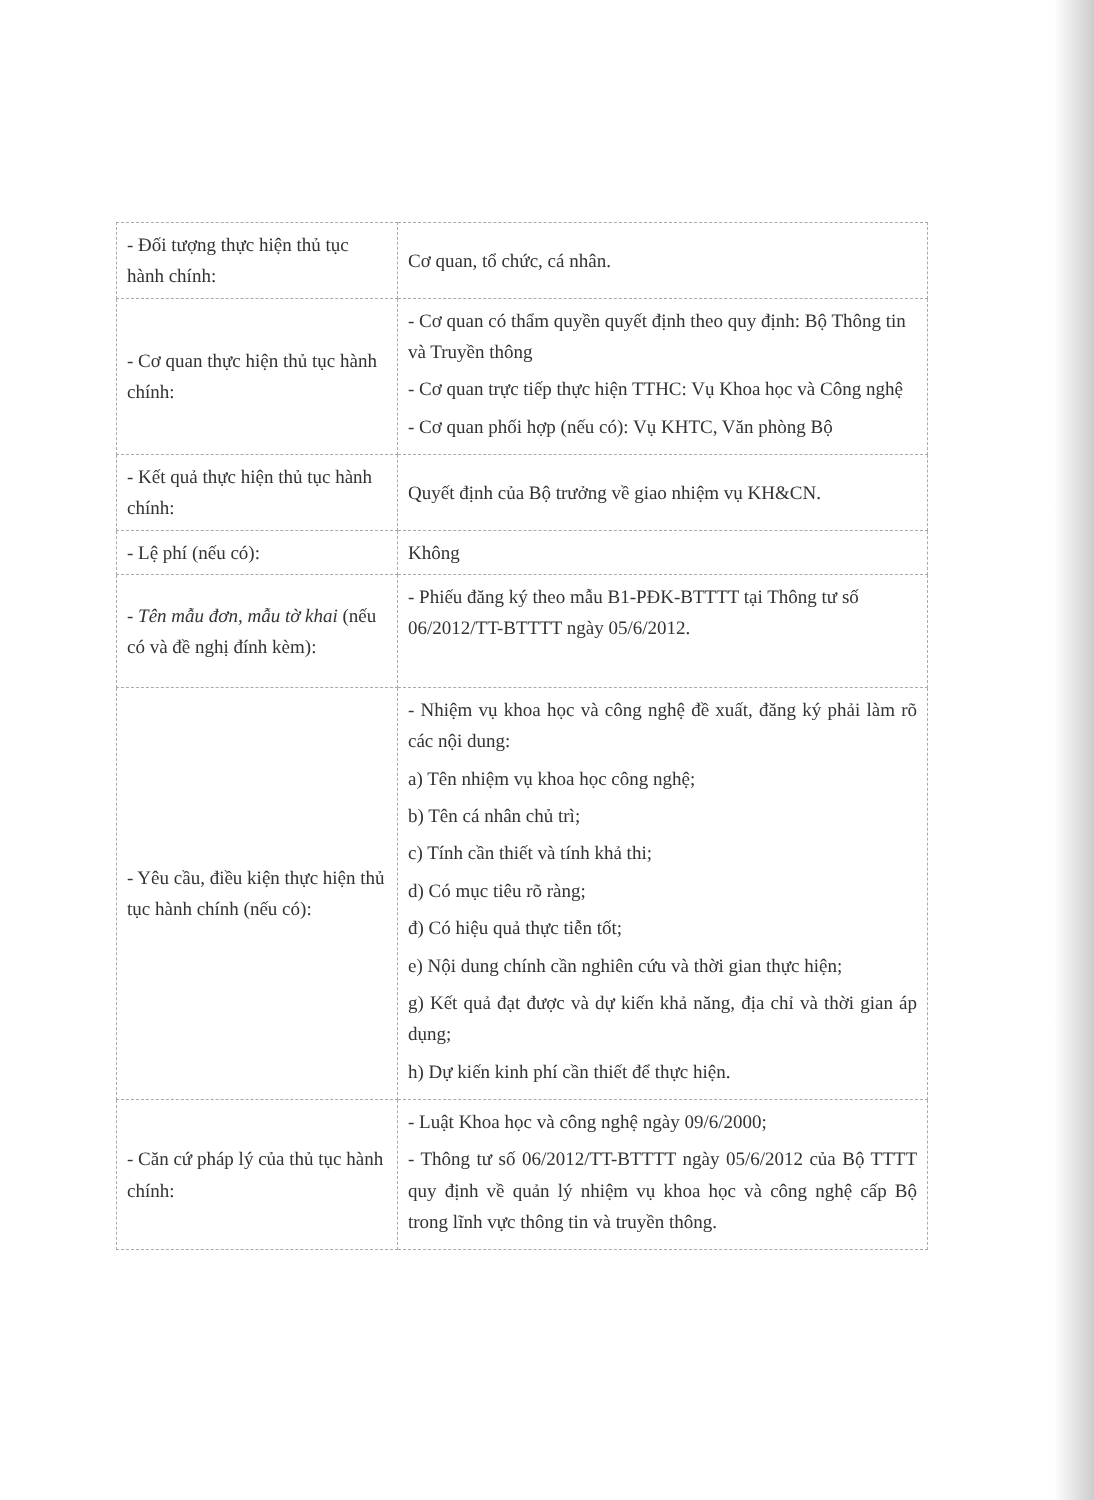| - Đối tượng thực hiện thủ tục hành chính: | Cơ quan, tổ chức, cá nhân. |
| - Cơ quan thực hiện thủ tục hành chính: | - Cơ quan có thẩm quyền quyết định theo quy định: Bộ Thông tin và Truyền thông - Cơ quan trực tiếp thực hiện TTHC: Vụ Khoa học và Công nghệ - Cơ quan phối hợp (nếu có): Vụ KHTC, Văn phòng Bộ |
| - Kết quả thực hiện thủ tục hành chính: | Quyết định của Bộ trưởng về giao nhiệm vụ KH&CN. |
| - Lệ phí (nếu có): | Không |
| - Tên mẫu đơn, mẫu tờ khai (nếu có và đề nghị đính kèm): | - Phiếu đăng ký theo mẫu B1-PĐK-BTTTT tại Thông tư số 06/2012/TT-BTTTT ngày 05/6/2012. |
| - Yêu cầu, điều kiện thực hiện thủ tục hành chính (nếu có): | - Nhiệm vụ khoa học và công nghệ đề xuất, đăng ký phải làm rõ các nội dung: a) Tên nhiệm vụ khoa học công nghệ; b) Tên cá nhân chủ trì; c) Tính cần thiết và tính khả thi; d) Có mục tiêu rõ ràng; đ) Có hiệu quả thực tiễn tốt; e) Nội dung chính cần nghiên cứu và thời gian thực hiện; g) Kết quả đạt được và dự kiến khả năng, địa chỉ và thời gian áp dụng; h) Dự kiến kinh phí cần thiết để thực hiện. |
| - Căn cứ pháp lý của thủ tục hành chính: | - Luật Khoa học và công nghệ ngày 09/6/2000; - Thông tư số 06/2012/TT-BTTTT ngày 05/6/2012 của Bộ TTTT quy định về quản lý nhiệm vụ khoa học và công nghệ cấp Bộ trong lĩnh vực thông tin và truyền thông. |